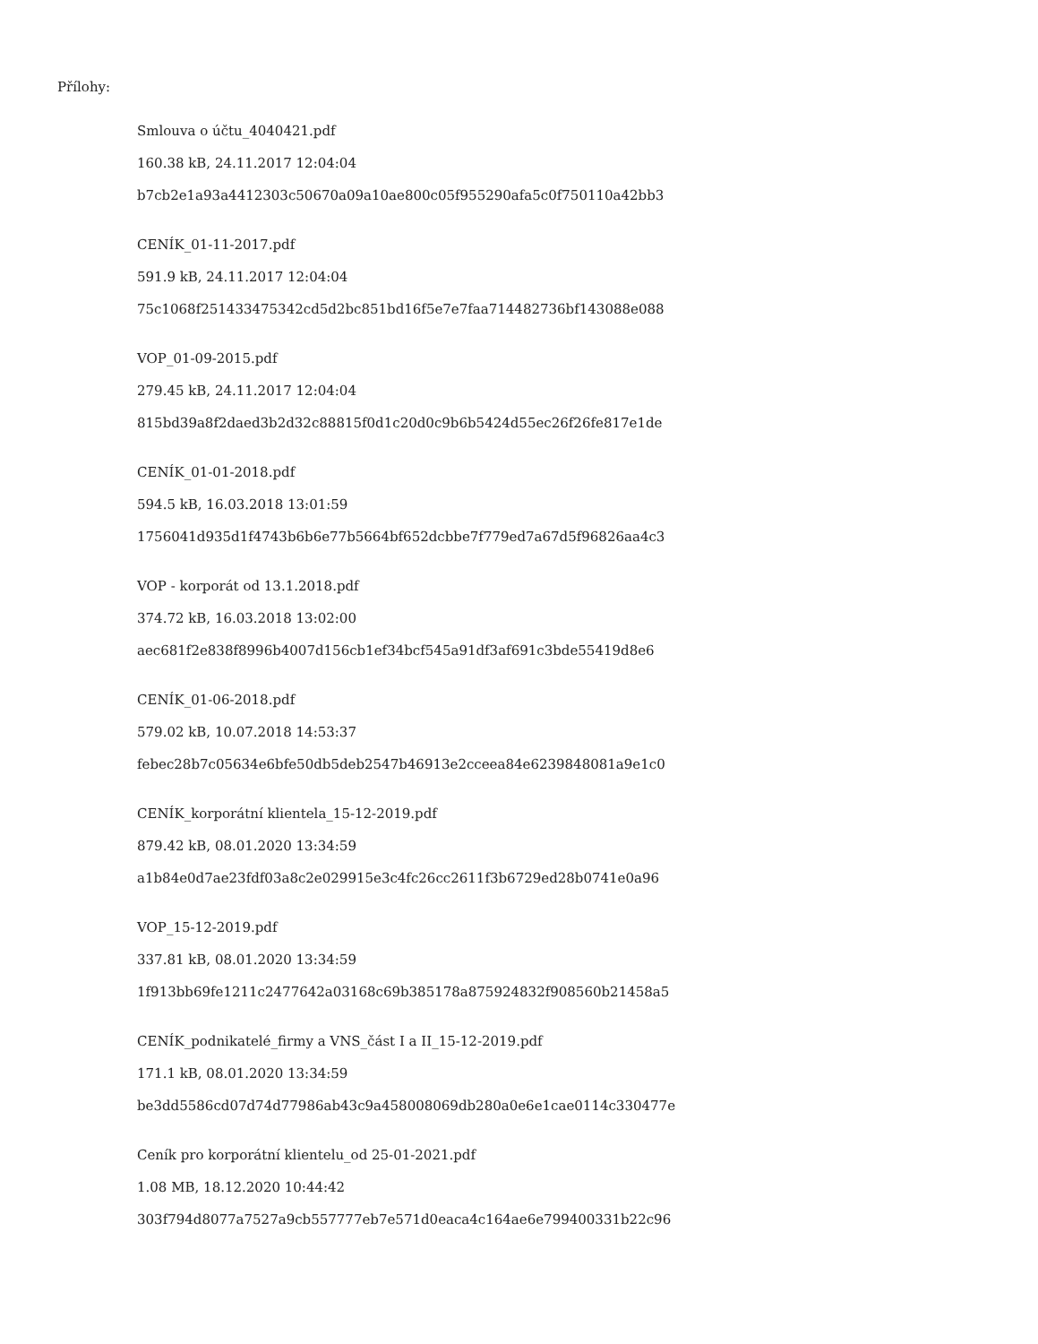Přílohy:
Smlouva o účtu_4040421.pdf
160.38 kB, 24.11.2017 12:04:04
b7cb2e1a93a4412303c50670a09a10ae800c05f955290afa5c0f750110a42bb3
CENÍK_01-11-2017.pdf
591.9 kB, 24.11.2017 12:04:04
75c1068f251433475342cd5d2bc851bd16f5e7e7faa714482736bf143088e088
VOP_01-09-2015.pdf
279.45 kB, 24.11.2017 12:04:04
815bd39a8f2daed3b2d32c88815f0d1c20d0c9b6b5424d55ec26f26fe817e1de
CENÍK_01-01-2018.pdf
594.5 kB, 16.03.2018 13:01:59
1756041d935d1f4743b6b6e77b5664bf652dcbbe7f779ed7a67d5f96826aa4c3
VOP - korporát od 13.1.2018.pdf
374.72 kB, 16.03.2018 13:02:00
aec681f2e838f8996b4007d156cb1ef34bcf545a91df3af691c3bde55419d8e6
CENÍK_01-06-2018.pdf
579.02 kB, 10.07.2018 14:53:37
febec28b7c05634e6bfe50db5deb2547b46913e2cceea84e6239848081a9e1c0
CENÍK_korporátní klientela_15-12-2019.pdf
879.42 kB, 08.01.2020 13:34:59
a1b84e0d7ae23fdf03a8c2e029915e3c4fc26cc2611f3b6729ed28b0741e0a96
VOP_15-12-2019.pdf
337.81 kB, 08.01.2020 13:34:59
1f913bb69fe1211c2477642a03168c69b385178a875924832f908560b21458a5
CENÍK_podnikatelé_firmy a VNS_část I a II_15-12-2019.pdf
171.1 kB, 08.01.2020 13:34:59
be3dd5586cd07d74d77986ab43c9a458008069db280a0e6e1cae0114c330477e
Ceník pro korporátní klientelu_od 25-01-2021.pdf
1.08 MB, 18.12.2020 10:44:42
303f794d8077a7527a9cb557777eb7e571d0eaca4c164ae6e799400331b22c96